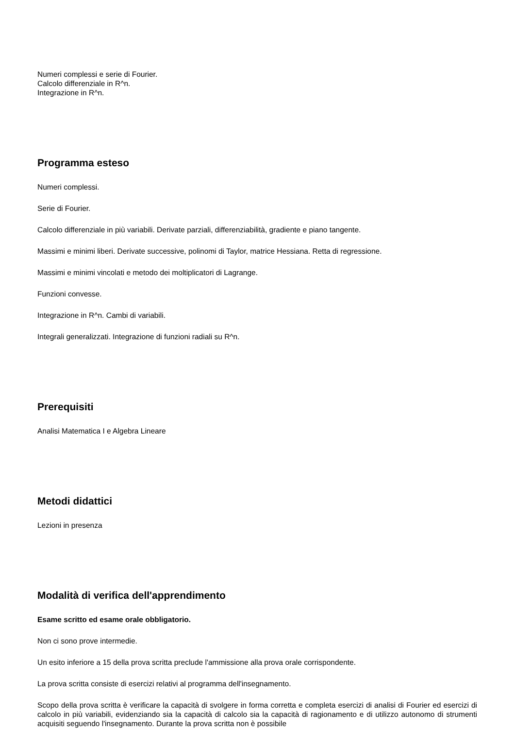Numeri complessi e serie di Fourier.
Calcolo differenziale in R^n.
Integrazione in R^n.
Programma esteso
Numeri complessi.
Serie di Fourier.
Calcolo differenziale in più variabili. Derivate parziali, differenziabilità, gradiente e piano tangente.
Massimi e minimi liberi. Derivate successive, polinomi di Taylor, matrice Hessiana. Retta di regressione.
Massimi e minimi vincolati e metodo dei moltiplicatori di Lagrange.
Funzioni convesse.
Integrazione in R^n. Cambi di variabili.
Integrali generalizzati. Integrazione di funzioni radiali su R^n.
Prerequisiti
Analisi Matematica I e Algebra Lineare
Metodi didattici
Lezioni in presenza
Modalità di verifica dell'apprendimento
Esame scritto ed esame orale obbligatorio.
Non ci sono prove intermedie.
Un esito inferiore a 15 della prova scritta preclude l'ammissione alla prova orale corrispondente.
La prova scritta consiste di esercizi relativi al programma dell'insegnamento.
Scopo della prova scritta è verificare la capacità di svolgere in forma corretta e completa esercizi di analisi di Fourier ed esercizi di calcolo in più variabili, evidenziando sia la capacità di calcolo sia la capacità di ragionamento e di utilizzo autonomo di strumenti acquisiti seguendo l'insegnamento. Durante la prova scritta non è possibile